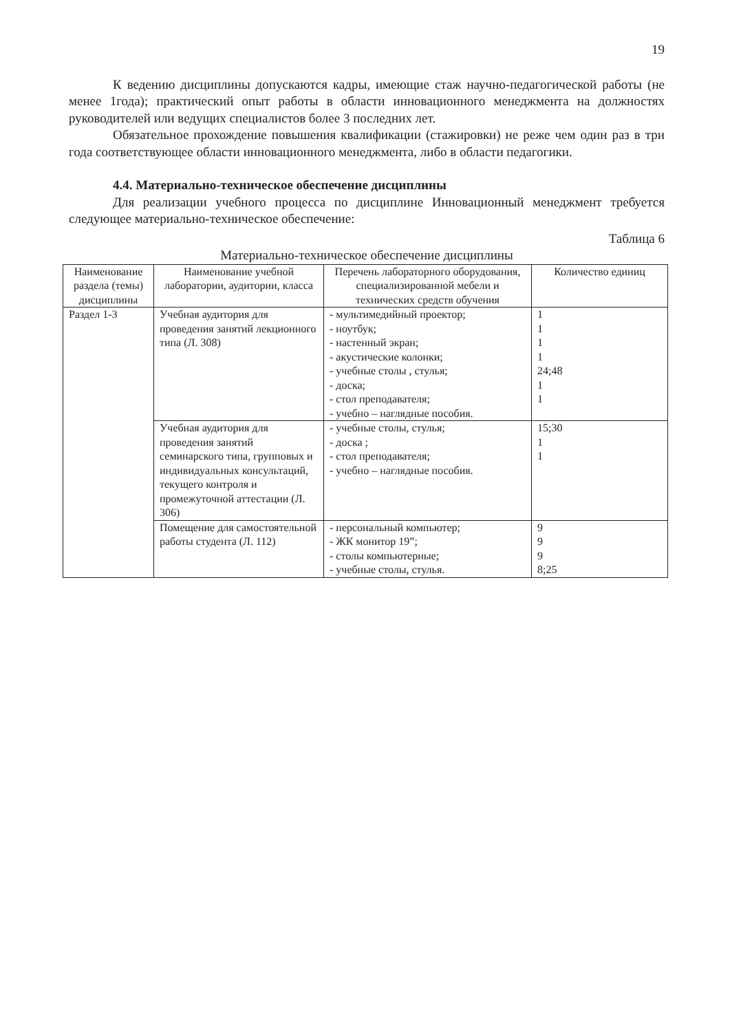19
К ведению дисциплины допускаются кадры, имеющие стаж научно-педагогической работы (не менее 1года); практический опыт работы в области инновационного менеджмента на должностях руководителей или ведущих специалистов более 3 последних лет.
Обязательное прохождение повышения квалификации (стажировки) не реже чем один раз в три года соответствующее области инновационного менеджмента, либо в области педагогики.
4.4. Материально-техническое обеспечение дисциплины
Для реализации учебного процесса по дисциплине Инновационный менеджмент требуется следующее материально-техническое обеспечение:
Таблица 6
Материально-техническое обеспечение дисциплины
| Наименование раздела (темы) дисциплины | Наименование учебной лаборатории, аудитории, класса | Перечень лабораторного оборудования, специализированной мебели и технических средств обучения | Количество единиц |
| --- | --- | --- | --- |
| Раздел 1-3 | Учебная аудитория для проведения занятий лекционного типа (Л. 308) | - мультимедийный проектор; - ноутбук; - настенный экран; - акустические колонки; - учебные столы , стулья; - доска; - стол преподавателя; - учебно – наглядные пособия. | 1 1 1 1 24;48 1 1 |
| | Учебная аудитория для проведения занятий семинарского типа, групповых и индивидуальных консультаций, текущего контроля и промежуточной аттестации (Л. 306) | - учебные столы, стулья; - доска ; - стол преподавателя; - учебно – наглядные пособия. | 15;30 1 1 |
| | Помещение для самостоятельной работы студента (Л. 112) | - персональный компьютер; - ЖК монитор 19”; - столы компьютерные; - учебные столы, стулья. | 9 9 9 8;25 |